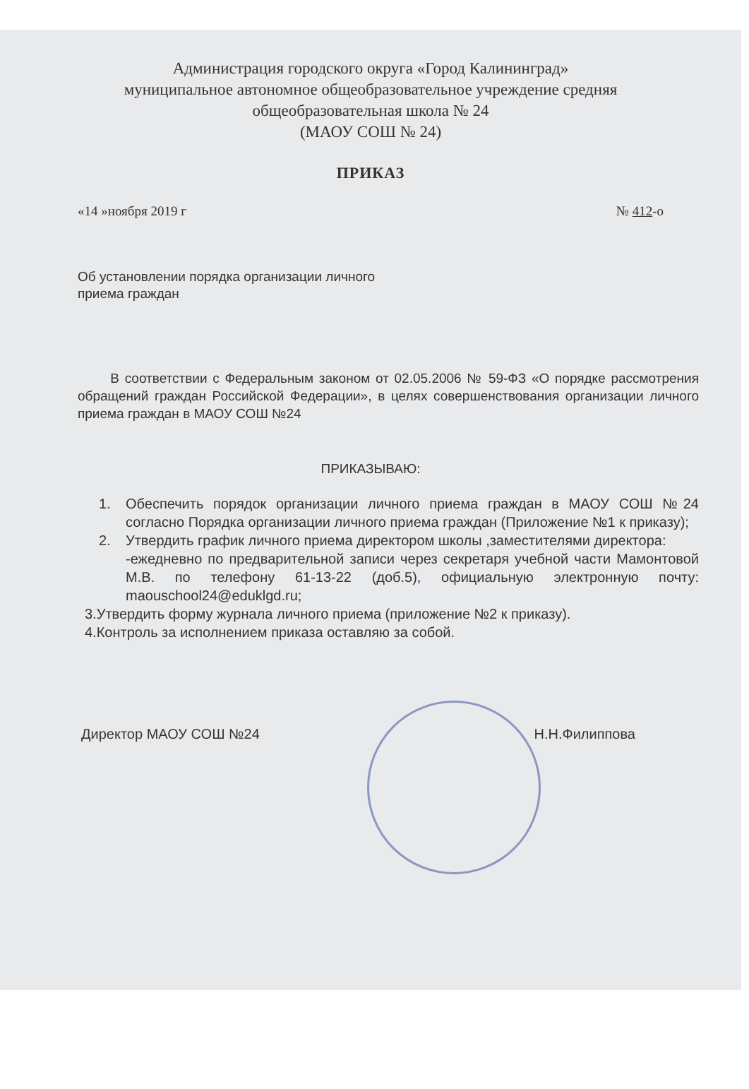Администрация городского округа «Город Калининград»
муниципальное автономное общеобразовательное учреждение средняя
общеобразовательная школа № 24
(МАОУ СОШ № 24)
ПРИКАЗ
«14 »ноября 2019 г № 412-о
Об установлении порядка организации личного
приема граждан
В соответствии с Федеральным законом от 02.05.2006 № 59-ФЗ «О порядке рассмотрения обращений граждан Российской Федерации», в целях совершенствования организации личного приема граждан в МАОУ СОШ №24
ПРИКАЗЫВАЮ:
1. Обеспечить порядок организации личного приема граждан в МАОУ СОШ №24 согласно Порядка организации личного приема граждан (Приложение №1 к приказу);
2. Утвердить график личного приема директором школы ,заместителями директора:
-ежедневно по предварительной записи через секретаря учебной части Мамонтовой М.В. по телефону 61-13-22 (доб.5), официальную электронную почту: maouschool24@eduklgd.ru;
3.Утвердить форму журнала личного приема (приложение №2 к приказу).
4.Контроль за исполнением приказа оставляю за собой.
Директор МАОУ СОШ №24 Н.Н.Филиппова